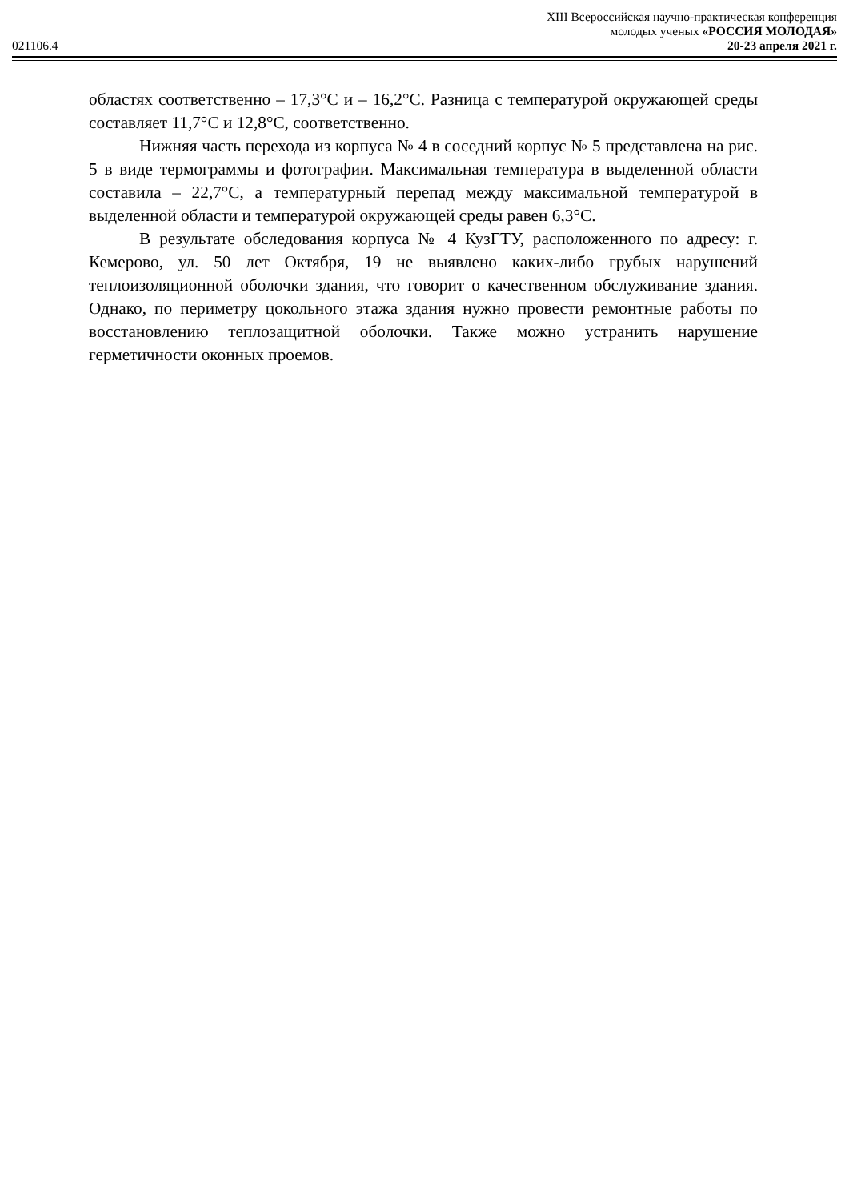XIII Всероссийская научно-практическая конференция
молодых ученых «РОССИЯ МОЛОДАЯ»
021106.4 20-23 апреля 2021 г.
областях соответственно – 17,3°С и – 16,2°С. Разница с температурой окружающей среды составляет 11,7°С и 12,8°С, соответственно.
Нижняя часть перехода из корпуса № 4 в соседний корпус № 5 представлена на рис. 5 в виде термограммы и фотографии. Максимальная температура в выделенной области составила – 22,7°С, а температурный перепад между максимальной температурой в выделенной области и температурой окружающей среды равен 6,3°С.
В результате обследования корпуса № 4 КузГТУ, расположенного по адресу: г. Кемерово, ул. 50 лет Октября, 19 не выявлено каких-либо грубых нарушений теплоизоляционной оболочки здания, что говорит о качественном обслуживание здания. Однако, по периметру цокольного этажа здания нужно провести ремонтные работы по восстановлению теплозащитной оболочки. Также можно устранить нарушение герметичности оконных проемов.